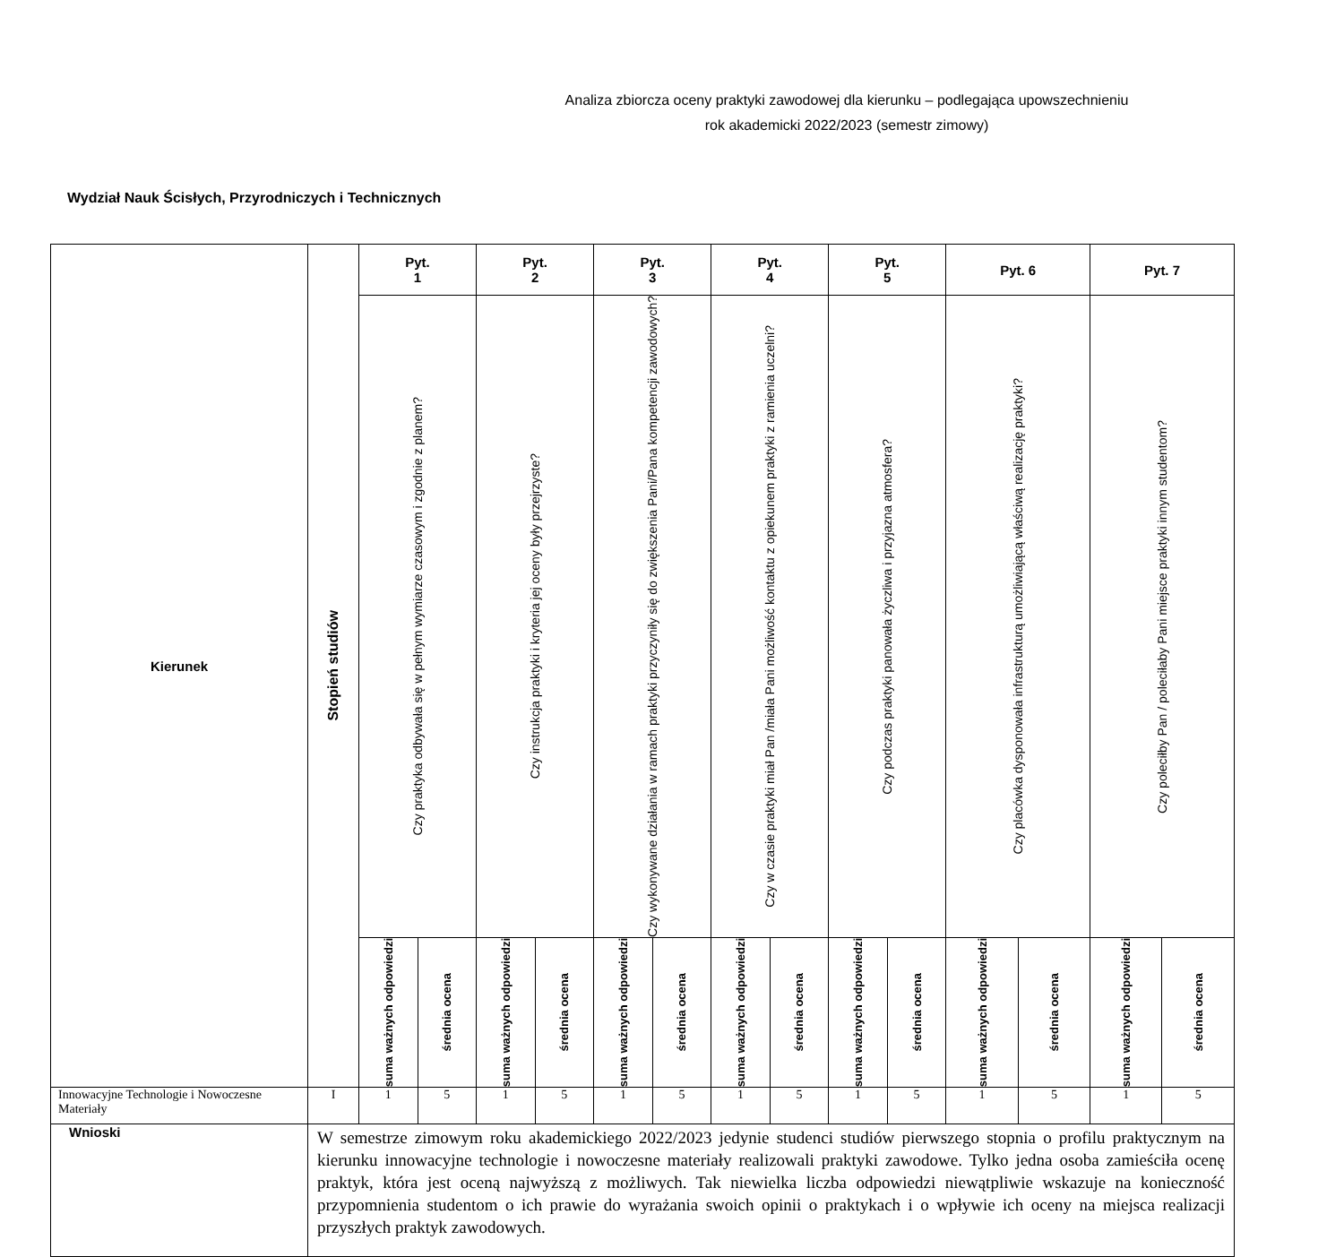Analiza zbiorcza oceny praktyki zawodowej dla kierunku – podlegająca upowszechnieniu
rok akademicki 2022/2023 (semestr zimowy)
Wydział Nauk Ścisłych, Przyrodniczych i Technicznych
| Kierunek | Stopień studiów | Pyt. 1 | | Pyt. 2 | | Pyt. 3 | | Pyt. 4 | | Pyt. 5 | | Pyt. 6 | | Pyt. 7 | |
| --- | --- | --- | --- | --- | --- | --- | --- | --- | --- | --- | --- | --- | --- | --- | --- |
| | | Czy praktyka odbywała się w pełnym wymiarze czasowym i zgodnie z planem? | | Czy instrukcja praktyki i kryteria jej oceny były przejrzyste? | | Czy wykonywane działania w ramach praktyki przyczyniły się do zwiększenia Pani/Pana kompetencji zawodowych? | | Czy w czasie praktyki miał Pan /miała Pani możliwość kontaktu z opiekunem praktyki z ramienia uczelni? | | Czy podczas praktyki panowała życzliwa i przyjazna atmosfera? | | Czy placówka dysponowała infrastrukturą umożliwiającą właściwą realizację praktyki? | | Czy poleciłby Pan / poleciłaby Pani miejsce praktyki innym studentom? | |
| | | suma ważnych odpowiedzi | średnia ocena | suma ważnych odpowiedzi | średnia ocena | suma ważnych odpowiedzi | średnia ocena | suma ważnych odpowiedzi | średnia ocena | suma ważnych odpowiedzi | średnia ocena | suma ważnych odpowiedzi | średnia ocena | suma ważnych odpowiedzi | średnia ocena |
| Innowacyjne Technologie i Nowoczesne Materiały | I | 1 | 5 | 1 | 5 | 1 | 5 | 1 | 5 | 1 | 5 | 1 | 5 | 1 | 5 |
| Wnioski | W semestrze zimowym roku akademickiego 2022/2023 jedynie studenci studiów pierwszego stopnia o profilu praktycznym na kierunku innowacyjne technologie i nowoczesne materiały realizowali praktyki zawodowe. Tylko jedna osoba zamieściła ocenę praktyk, która jest oceną najwyższą z możliwych. Tak niewielka liczba odpowiedzi niewątpliwie wskazuje na konieczność przypomnienia studentom o ich prawie do wyrażania swoich opinii o praktykach i o wpływie ich oceny na miejsca realizacji przyszłych praktyk zawodowych. | | | | | | | | | | | | | | |